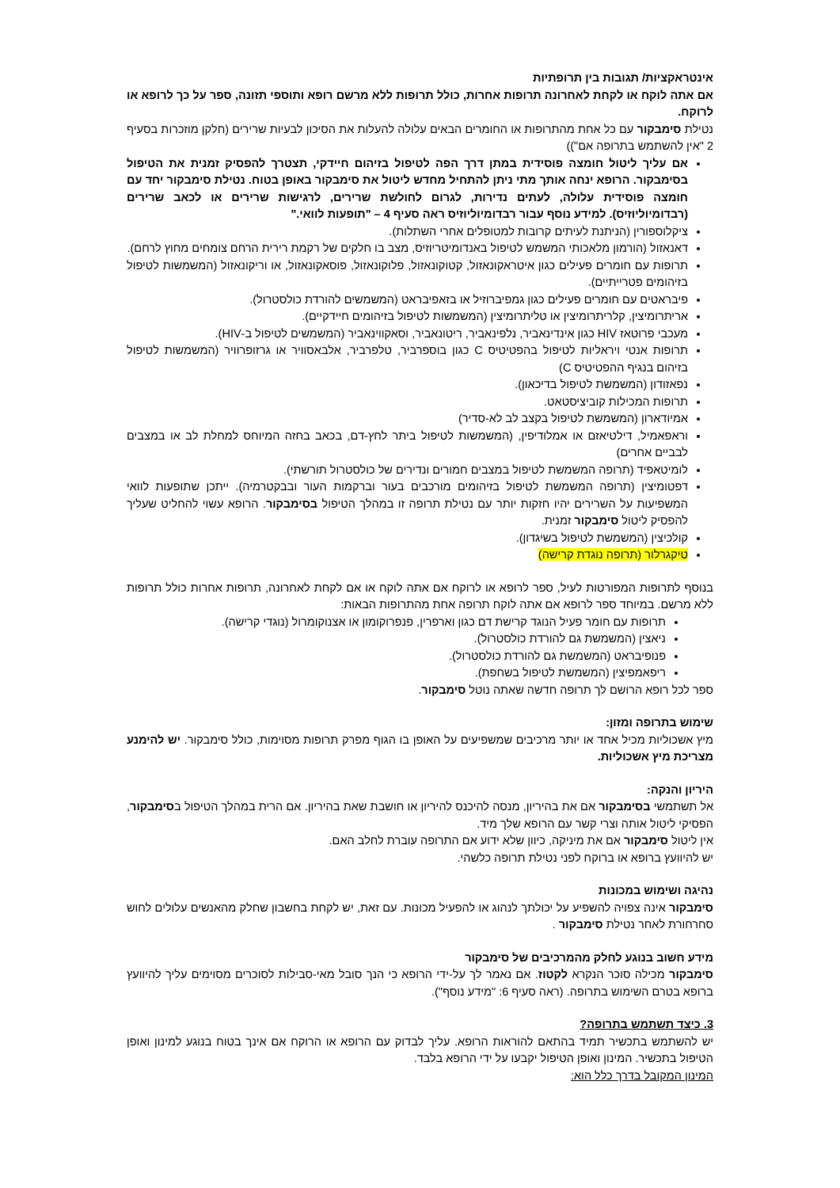אינטראקציות/ תגובות בין תרופתיות
אם אתה לוקח או לקחת לאחרונה תרופות אחרות, כולל תרופות ללא מרשם רופא ותוספי תזונה, ספר על כך לרופא או לרוקח.
נטילת סימבקור עם כל אחת מהתרופות או החומרים הבאים עלולה להעלות את הסיכון לבעיות שרירים (חלקן מוזכרות בסעיף 2 "אין להשתמש בתרופה אם"))
אם עליך ליטול חומצה פוסידית במתן דרך הפה לטיפול בזיהום חיידקי, תצטרך להפסיק זמנית את הטיפול בסימבקור. הרופא ינחה אותך מתי ניתן להתחיל מחדש ליטול את סימבקור באופן בטוח. נטילת סימבקור יחד עם חומצה פוסידית עלולה, לעתים נדירות, לגרום לחולשת שרירים, לרגישות שרירים או לכאב שרירים (רבדומיוליוזיס). למידע נוסף עבור רבדומיוליוזיס ראה סעיף 4 – "תופעות לוואי."
ציקלוספורין (הניתנת לעיתים קרובות למטופלים אחרי השתלות).
דאנאזול (הורמון מלאכותי המשמש לטיפול באנדומיטריוזיס, מצב בו חלקים של רקמת רירית הרחם צומחים מחוץ לרחם).
תרופות עם חומרים פעילים כגון איטראקונאזול, קטוקונאזול, פלוקונאזול, פוסאקונאזול, או וריקונאזול (המשמשות לטיפול בזיהומים פטרייתיים).
פיבראטים עם חומרים פעילים כגון גמפיברוזיל או בזאפיבראט (המשמשים להורדת כולסטרול).
אריתרומיצין, קלריתרומיצין או טליתרומיצין (המשמשות לטיפול בזיהומים חיידקיים).
מעכבי פרוטאז HIV כגון אינדינאביר, נלפינאביר, ריטונאביר, וסאקווינאביר (המשמשים לטיפול ב-HIV).
תרופות אנטי ויראליות לטיפול בהפטיטיס C כגון בוספרביר, טלפרביר, אלבאסוויר או גרזופרוויר (המשמשות לטיפול בזיהום בנגיף ההפטיטיס C)
נפאזודון (המשמשת לטיפול בדיכאון).
תרופות המכילות קוביציסטאט.
אמיודארון (המשמשת לטיפול בקצב לב לא-סדיר)
וראפאמיל, דילטיאזם או אמלודיפין, (המשמשות לטיפול ביתר לחץ-דם, בכאב בחזה המיוחס למחלת לב או במצבים לבביים אחרים)
לומיטאפיד (תרופה המשמשת לטיפול במצבים חמורים ונדירים של כולסטרול תורשתי).
דפטומיצין (תרופה המשמשת לטיפול בזיהומים מורכבים בעור וברקמות העור ובבקטרמיה). ייתכן שתופעות לוואי המשפיעות על השרירים יהיו חזקות יותר עם נטילת תרופה זו במהלך הטיפול בסימבקור. הרופא עשוי להחליט שעליך להפסיק ליטול סימבקור זמנית.
קולכיצין (המשמשת לטיפול בשיגדון).
טיקגרלור (תרופה נוגדת קרישה)
בנוסף לתרופות המפורטות לעיל, ספר לרופא או לרוקח אם אתה לוקח או אם לקחת לאחרונה, תרופות אחרות כולל תרופות ללא מרשם. במיוחד ספר לרופא אם אתה לוקח תרופה אחת מהתרופות הבאות:
תרופות עם חומר פעיל הנוגד קרישת דם כגון וארפרין, פנפרוקומון או אצנוקומרול (נוגדי קרישה).
ניאצין (המשמשת גם להורדת כולסטרול).
פנופיבראט (המשמשת גם להורדת כולסטרול).
ריפאמפיצין (המשמשת לטיפול בשחפת).
ספר לכל רופא הרושם לך תרופה חדשה שאתה נוטל סימבקור.
שימוש בתרופה ומזון:
מיץ אשכוליות מכיל אחד או יותר מרכיבים שמשפיעים על האופן בו הגוף מפרק תרופות מסוימות, כולל סימבקור. יש להימנע מצריכת מיץ אשכוליות.
היריון והנקה:
אל תשתמשי בסימבקור אם את בהיריון, מנסה להיכנס להיריון או חושבת שאת בהיריון. אם הרית במהלך הטיפול בסימבקור, הפסיקי ליטול אותה וצרי קשר עם הרופא שלך מיד.
אין ליטול סימבקור אם את מיניקה, כיוון שלא ידוע אם התרופה עוברת לחלב האם.
יש להיוועץ ברופא או ברוקח לפני נטילת תרופה כלשהי.
נהיגה ושימוש במכונות
סימבקור אינה צפויה להשפיע על יכולתך לנהוג או להפעיל מכונות. עם זאת, יש לקחת בחשבון שחלק מהאנשים עלולים לחוש סחרחורת לאחר נטילת סימבקור .
מידע חשוב בנוגע לחלק מהמרכיבים של סימבקור
סימבקור מכילה סוכר הנקרא לקטוז. אם נאמר לך על-ידי הרופא כי הנך סובל מאי-סבילות לסוכרים מסוימים עליך להיוועץ ברופא בטרם השימוש בתרופה. (ראה סעיף 6: "מידע נוסף").
3. כיצד תשתמש בתרופה?
יש להשתמש בתכשיר תמיד בהתאם להוראות הרופא. עליך לבדוק עם הרופא או הרוקח אם אינך בטוח בנוגע למינון ואופן הטיפול בתכשיר. המינון ואופן הטיפול יקבעו על ידי הרופא בלבד.
המינון המקובל בדרך כלל הוא: